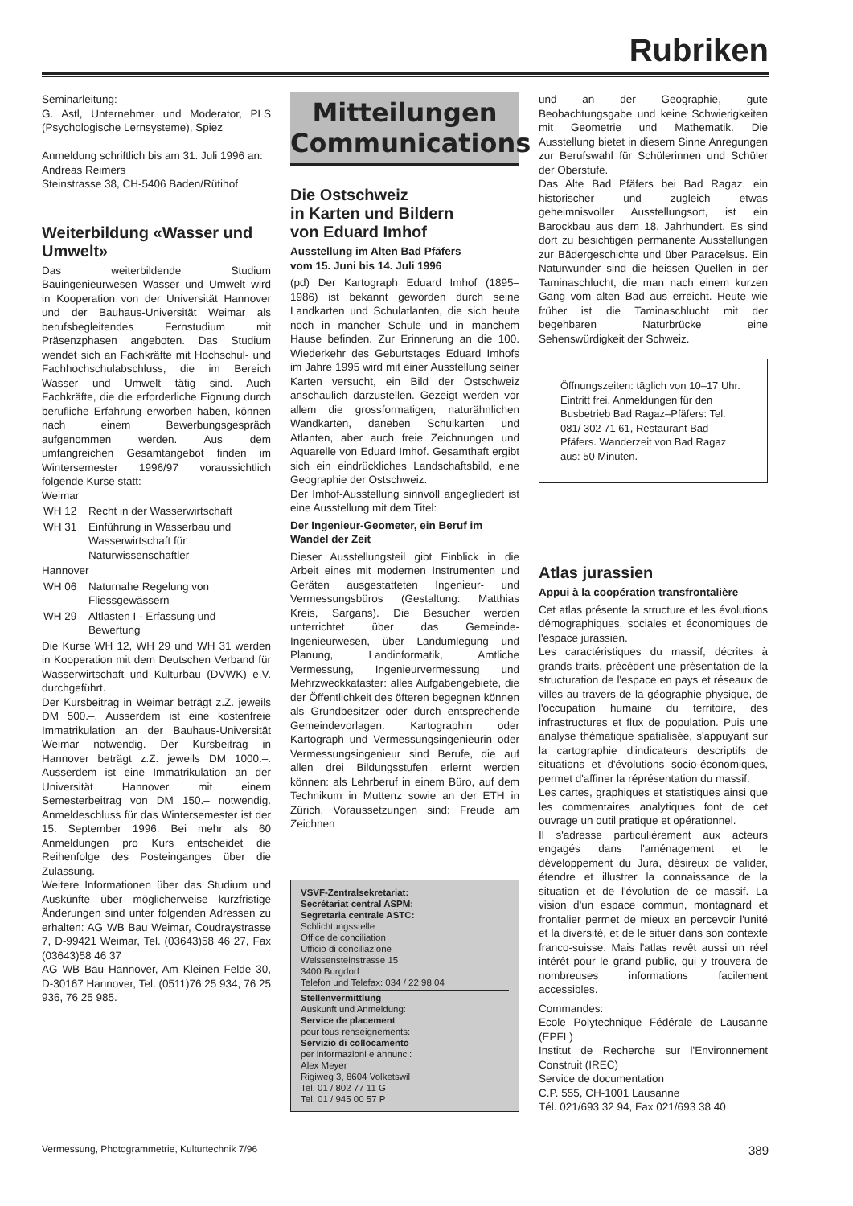Rubriken
Seminarleitung:
G. Astl, Unternehmer und Moderator, PLS (Psychologische Lernsysteme), Spiez
Anmeldung schriftlich bis am 31. Juli 1996 an:
Andreas Reimers
Steinstrasse 38, CH-5406 Baden/Rütihof
Weiterbildung «Wasser und Umwelt»
Das weiterbildende Studium Bauingenieurwesen Wasser und Umwelt wird in Kooperation von der Universität Hannover und der Bauhaus-Universität Weimar als berufsbegleitendes Fernstudium mit Präsenzphasen angeboten. Das Studium wendet sich an Fachkräfte mit Hochschul- und Fachhochschulabschluss, die im Bereich Wasser und Umwelt tätig sind. Auch Fachkräfte, die die erforderliche Eignung durch berufliche Erfahrung erworben haben, können nach einem Bewerbungsgespräch aufgenommen werden. Aus dem umfangreichen Gesamtangebot finden im Wintersemester 1996/97 voraussichtlich folgende Kurse statt:
Weimar
| WH 12 | Recht in der Wasserwirtschaft |
| WH 31 | Einführung in Wasserbau und Wasserwirtschaft für Naturwissenschaftler |
Hannover
| WH 06 | Naturnahe Regelung von Fliessgewässern |
| WH 29 | Altlasten I - Erfassung und Bewertung |
Die Kurse WH 12, WH 29 und WH 31 werden in Kooperation mit dem Deutschen Verband für Wasserwirtschaft und Kulturbau (DVWK) e.V. durchgeführt.
Der Kursbeitrag in Weimar beträgt z.Z. jeweils DM 500.–. Ausserdem ist eine kostenfreie Immatrikulation an der Bauhaus-Universität Weimar notwendig. Der Kursbeitrag in Hannover beträgt z.Z. jeweils DM 1000.–. Ausserdem ist eine Immatrikulation an der Universität Hannover mit einem Semesterbeitrag von DM 150.– notwendig. Anmeldeschluss für das Wintersemester ist der 15. September 1996. Bei mehr als 60 Anmeldungen pro Kurs entscheidet die Reihenfolge des Posteinganges über die Zulassung.
Weitere Informationen über das Studium und Auskünfte über möglicherweise kurzfristige Änderungen sind unter folgenden Adressen zu erhalten: AG WB Bau Weimar, Coudraystrasse 7, D-99421 Weimar, Tel. (03643)58 46 27, Fax (03643)58 46 37
AG WB Bau Hannover, Am Kleinen Felde 30, D-30167 Hannover, Tel. (0511)76 25 934, 76 25 936, 76 25 985.
Mitteilungen
Communications
Die Ostschweiz
in Karten und Bildern
von Eduard Imhof
Ausstellung im Alten Bad Pfäfers
vom 15. Juni bis 14. Juli 1996
(pd) Der Kartograph Eduard Imhof (1895–1986) ist bekannt geworden durch seine Landkarten und Schulatlanten, die sich heute noch in mancher Schule und in manchem Hause befinden. Zur Erinnerung an die 100. Wiederkehr des Geburtstages Eduard Imhofs im Jahre 1995 wird mit einer Ausstellung seiner Karten versucht, ein Bild der Ostschweiz anschaulich darzustellen. Gezeigt werden vor allem die grossformatigen, naturähnlichen Wandkarten, daneben Schulkarten und Atlanten, aber auch freie Zeichnungen und Aquarelle von Eduard Imhof. Gesamthaft ergibt sich ein eindrückliches Landschaftsbild, eine Geographie der Ostschweiz.
Der Imhof-Ausstellung sinnvoll angegliedert ist eine Ausstellung mit dem Titel:
Der Ingenieur-Geometer, ein Beruf im Wandel der Zeit
Dieser Ausstellungsteil gibt Einblick in die Arbeit eines mit modernen Instrumenten und Geräten ausgestatteten Ingenieur- und Vermessungsbüros (Gestaltung: Matthias Kreis, Sargans). Die Besucher werden unterrichtet über das Gemeinde-Ingenieurwesen, über Landumlegung und Planung, Landinformatik, Amtliche Vermessung, Ingenieurvermessung und Mehrzweckkataster: alles Aufgabengebiete, die der Öffentlichkeit des öfteren begegnen können als Grundbesitzer oder durch entsprechende Gemeindevorlagen. Kartographin oder Kartograph und Vermessungsingenieurin oder Vermessungsingenieur sind Berufe, die auf allen drei Bildungsstufen erlernt werden können: als Lehrberuf in einem Büro, auf dem Technikum in Muttenz sowie an der ETH in Zürich. Voraussetzungen sind: Freude am Zeichnen
VSVF-Zentralsekretariat:
Secrétariat central ASPM:
Segretaria centrale ASTC:
Schlichtungsstelle
Office de conciliation
Ufficio di conciliazione
Weissensteinstrasse 15
3400 Burgdorf
Telefon und Telefax: 034 / 22 98 04
Stellenvermittlung
Auskunft und Anmeldung:
Service de placement
pour tous renseignements:
Servizio di collocamento
per informazioni e annunci:
Alex Meyer
Rigiweg 3, 8604 Volketswil
Tel. 01 / 802 77 11 G
Tel. 01 / 945 00 57 P
und an der Geographie, gute Beobachtungsgabe und keine Schwierigkeiten mit Geometrie und Mathematik. Die Ausstellung bietet in diesem Sinne Anregungen zur Berufswahl für Schülerinnen und Schüler der Oberstufe.
Das Alte Bad Pfäfers bei Bad Ragaz, ein historischer und zugleich etwas geheimnisvoller Ausstellungsort, ist ein Barockbau aus dem 18. Jahrhundert. Es sind dort zu besichtigen permanente Ausstellungen zur Bädergeschichte und über Paracelsus. Ein Naturwunder sind die heissen Quellen in der Taminaschlucht, die man nach einem kurzen Gang vom alten Bad aus erreicht. Heute wie früher ist die Taminaschlucht mit der begehbaren Naturbrücke eine Sehenswürdigkeit der Schweiz.
Öffnungszeiten: täglich von 10–17 Uhr. Eintritt frei. Anmeldungen für den Busbetrieb Bad Ragaz–Pfäfers: Tel. 081/ 302 71 61, Restaurant Bad Pfäfers. Wanderzeit von Bad Ragaz aus: 50 Minuten.
Atlas jurassien
Appui à la coopération transfrontalière
Cet atlas présente la structure et les évolutions démographiques, sociales et économiques de l'espace jurassien.
Les caractéristiques du massif, décrites à grands traits, précèdent une présentation de la structuration de l'espace en pays et réseaux de villes au travers de la géographie physique, de l'occupation humaine du territoire, des infrastructures et flux de population. Puis une analyse thématique spatialisée, s'appuyant sur la cartographie d'indicateurs descriptifs de situations et d'évolutions socio-économiques, permet d'affiner la réprésentation du massif.
Les cartes, graphiques et statistiques ainsi que les commentaires analytiques font de cet ouvrage un outil pratique et opérationnel.
Il s'adresse particulièrement aux acteurs engagés dans l'aménagement et le développement du Jura, désireux de valider, étendre et illustrer la connaissance de la situation et de l'évolution de ce massif. La vision d'un espace commun, montagnard et frontalier permet de mieux en percevoir l'unité et la diversité, et de le situer dans son contexte franco-suisse. Mais l'atlas revêt aussi un réel intérêt pour le grand public, qui y trouvera de nombreuses informations facilement accessibles.
Commandes:
Ecole Polytechnique Fédérale de Lausanne (EPFL)
Institut de Recherche sur l'Environnement Construit (IREC)
Service de documentation
C.P. 555, CH-1001 Lausanne
Tél. 021/693 32 94, Fax 021/693 38 40
Vermessung, Photogrammetrie, Kulturtechnik 7/96 389